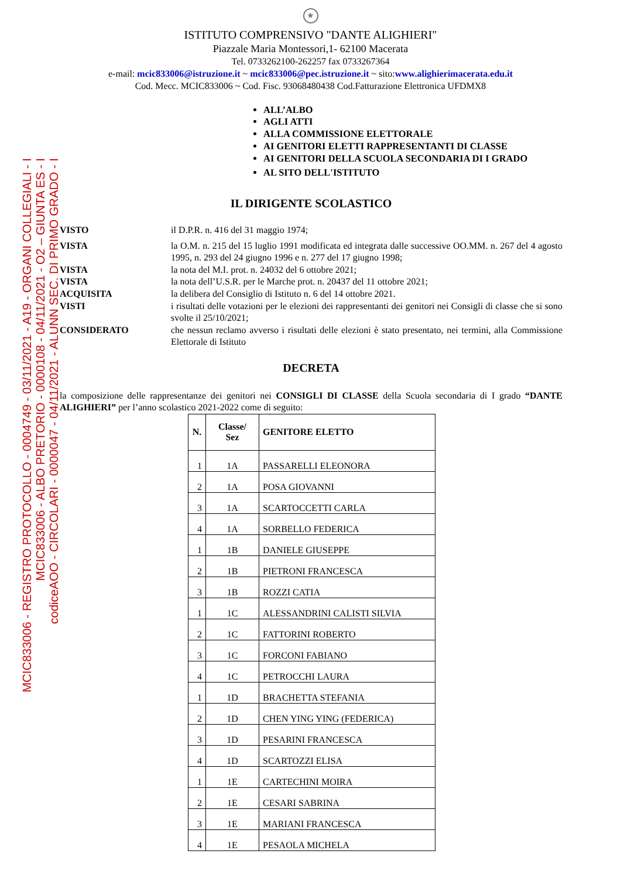★
ISTITUTO COMPRENSIVO "DANTE ALIGHIERI"
Piazzale Maria Montessori,1- 62100 Macerata
Tel. 0733262100-262257 fax 0733267364
e-mail: mcic833006@istruzione.it ~ mcic833006@pec.istruzione.it ~ sito:www.alighierimacerata.edu.it
Cod. Mecc. MCIC833006 ~ Cod. Fisc. 93068480438 Cod.Fatturazione Elettronica UFDMX8
MCIC833006 - REGISTRO PROTOCOLLO - 0004749 - 03/11/2021 - A19 - ORGANI COLLEGIALI - I
MCIC833006 - ALBO PRETORIO - 0000108 - 04/11/2021 - O2 – GIUNTA ES - I
codiceAOO - CIRCOLARI - 0000047 - 04/11/2021 - ALUNN SEC. DI PRIMO GRADO - I
ALL’ALBO
AGLI ATTI
ALLA COMMISSIONE ELETTORALE
AI GENITORI ELETTI RAPPRESENTANTI DI CLASSE
AI GENITORI DELLA SCUOLA SECONDARIA DI I GRADO
AL SITO DELL'ISTITUTO
IL DIRIGENTE SCOLASTICO
VISTO
il D.P.R. n. 416 del 31 maggio 1974;
VISTA
la O.M. n. 215 del 15 luglio 1991 modificata ed integrata dalle successive OO.MM. n. 267 del 4 agosto 1995, n. 293 del 24 giugno 1996 e n. 277 del 17 giugno 1998;
VISTA
la nota del M.I. prot. n. 24032 del 6 ottobre 2021;
VISTA
la nota dell’U.S.R. per le Marche prot. n. 20437 del 11 ottobre 2021;
ACQUISITA
la delibera del Consiglio di Istituto n. 6 del 14 ottobre 2021.
VISTI
i risultati delle votazioni per le elezioni dei rappresentanti dei genitori nei Consigli di classe che si sono svolte il 25/10/2021;
CONSIDERATO
che nessun reclamo avverso i risultati delle elezioni è stato presentato, nei termini, alla Commissione Elettorale di Istituto
DECRETA
la composizione delle rappresentanze dei genitori nei CONSIGLI DI CLASSE della Scuola secondaria di I grado “DANTE ALIGHIERI” per l’anno scolastico 2021-2022 come di seguito:
| N. | Classe/ Sez | GENITORE ELETTO |
| --- | --- | --- |
| 1 | 1A | PASSARELLI ELEONORA |
| 2 | 1A | POSA GIOVANNI |
| 3 | 1A | SCARTOCCETTI CARLA |
| 4 | 1A | SORBELLO FEDERICA |
| 1 | 1B | DANIELE GIUSEPPE |
| 2 | 1B | PIETRONI FRANCESCA |
| 3 | 1B | ROZZI CATIA |
| 1 | 1C | ALESSANDRINI CALISTI SILVIA |
| 2 | 1C | FATTORINI ROBERTO |
| 3 | 1C | FORCONI FABIANO |
| 4 | 1C | PETROCCHI LAURA |
| 1 | 1D | BRACHETTA STEFANIA |
| 2 | 1D | CHEN YING YING (FEDERICA) |
| 3 | 1D | PESARINI FRANCESCA |
| 4 | 1D | SCARTOZZI ELISA |
| 1 | 1E | CARTECHINI MOIRA |
| 2 | 1E | CESARI SABRINA |
| 3 | 1E | MARIANI FRANCESCA |
| 4 | 1E | PESAOLA MICHELA |